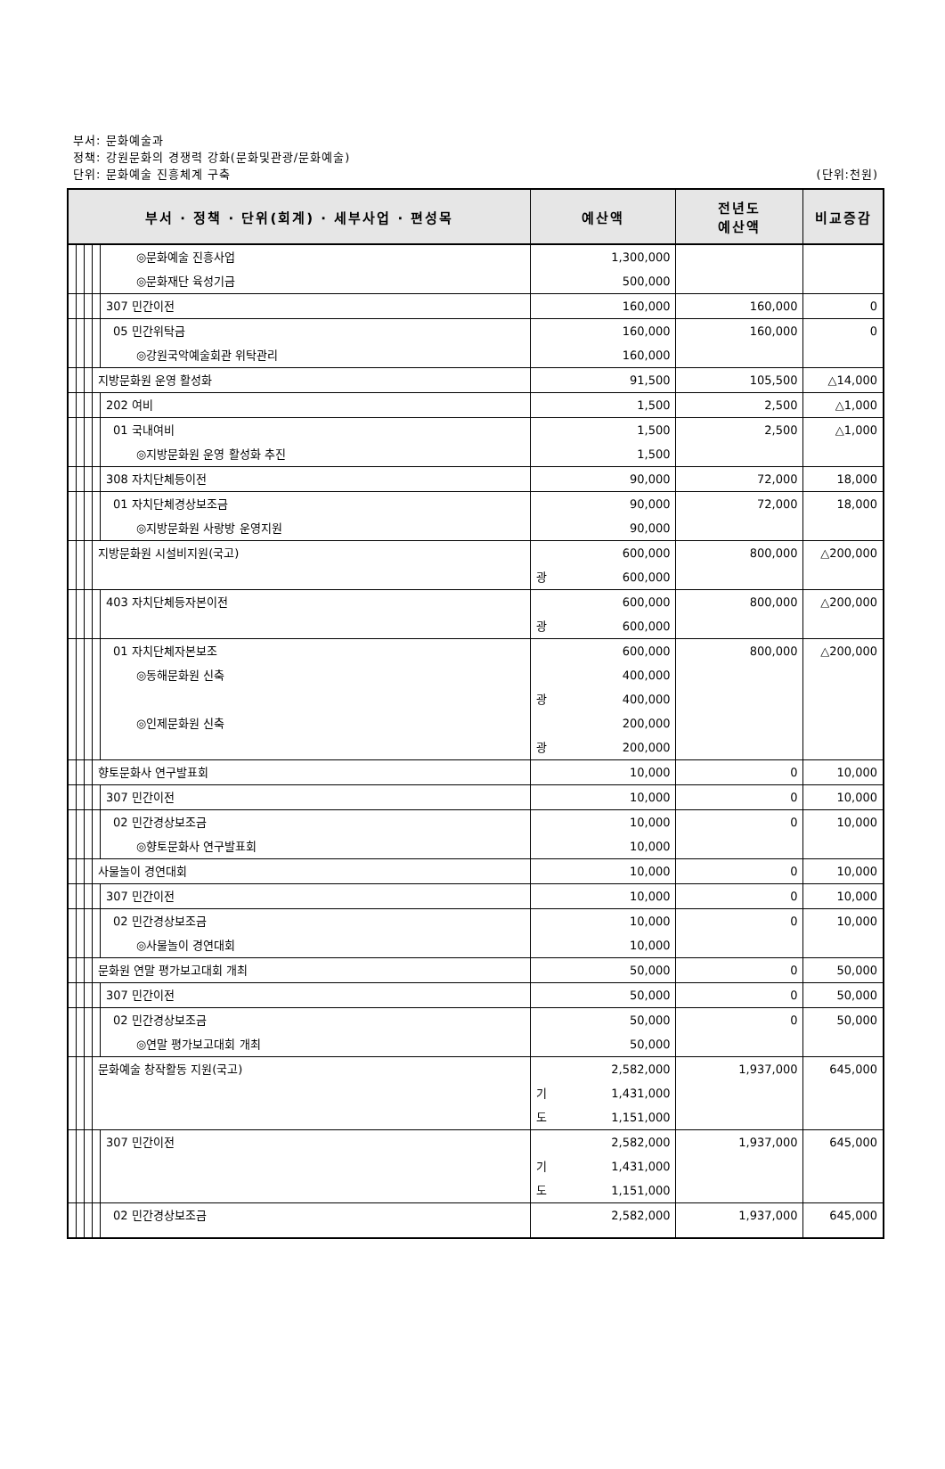부서: 문화예술과
정책: 강원문화의 경쟁력 강화(문화및관광/문화예술)
단위: 문화예술 진흥체계 구축
(단위:천원)
| 부서 · 정책 · 단위(회계) · 세부사업 · 편성목 | | | | | 예산액 | 전년도 예산액 | 비교증감 |
| --- | --- | --- | --- | --- | --- | --- | --- |
| | | | | ◎문화예술 진흥사업 | 1,300,000 | | |
| | | | | ◎문화재단 육성기금 | 500,000 | | |
| | | | | 307 민간이전 | 160,000 | 160,000 | 0 |
| | | | | 05 민간위탁금 | 160,000 | 160,000 | 0 |
| | | | | ◎강원국악예술회관 위탁관리 | 160,000 | | |
| | | | 지방문화원 운영 활성화 | | 91,500 | 105,500 | △14,000 |
| | | | | 202 여비 | 1,500 | 2,500 | △1,000 |
| | | | | 01 국내여비 | 1,500 | 2,500 | △1,000 |
| | | | | ◎지방문화원 운영 활성화 추진 | 1,500 | | |
| | | | | 308 자치단체등이전 | 90,000 | 72,000 | 18,000 |
| | | | | 01 자치단체경상보조금 | 90,000 | 72,000 | 18,000 |
| | | | | ◎지방문화원 사랑방 운영지원 | 90,000 | | |
| | | | 지방문화원 시설비지원(국고) | | 600,000 광 600,000 | 800,000 | △200,000 |
| | | | | 403 자치단체등자본이전 | 600,000 광 600,000 | 800,000 | △200,000 |
| | | | | 01 자치단체자본보조 ◎동해문화원 신축 ◎인제문화원 신축 | 600,000 400,000 광 400,000 200,000 광 200,000 | 800,000 | △200,000 |
| | | | 향토문화사 연구발표회 | | 10,000 | 0 | 10,000 |
| | | | | 307 민간이전 | 10,000 | 0 | 10,000 |
| | | | | 02 민간경상보조금 | 10,000 | 0 | 10,000 |
| | | | | ◎향토문화사 연구발표회 | 10,000 | | |
| | | | 사물놀이 경연대회 | | 10,000 | 0 | 10,000 |
| | | | | 307 민간이전 | 10,000 | 0 | 10,000 |
| | | | | 02 민간경상보조금 | 10,000 | 0 | 10,000 |
| | | | | ◎사물놀이 경연대회 | 10,000 | | |
| | | | 문화원 연말 평가보고대회 개최 | | 50,000 | 0 | 50,000 |
| | | | | 307 민간이전 | 50,000 | 0 | 50,000 |
| | | | | 02 민간경상보조금 | 50,000 | 0 | 50,000 |
| | | | | ◎연말 평가보고대회 개최 | 50,000 | | |
| | | | 문화예술 창작활동 지원(국고) | | 2,582,000 기 1,431,000 도 1,151,000 | 1,937,000 | 645,000 |
| | | | | 307 민간이전 | 2,582,000 기 1,431,000 도 1,151,000 | 1,937,000 | 645,000 |
| | | | | 02 민간경상보조금 | 2,582,000 | 1,937,000 | 645,000 |